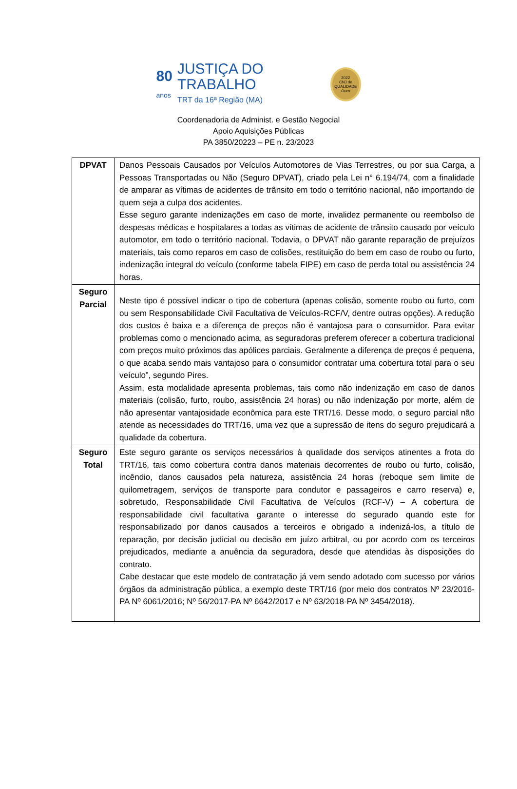80
anos JUSTIÇA DO TRABALHO
TRT da 16ª Região (MA) 2022
CNJ de QUALIDADE
Ouro
Coordenadoria de Administ. e Gestão Negocial
Apoio Aquisições Públicas
PA 3850/20223 – PE n. 23/2023
| DPVAT | Danos Pessoais Causados por Veículos Automotores de Vias Terrestres, ou por sua Carga, a Pessoas Transportadas ou Não (Seguro DPVAT), criado pela Lei n° 6.194/74, com a finalidade de amparar as vítimas de acidentes de trânsito em todo o território nacional, não importando de quem seja a culpa dos acidentes. Esse seguro garante indenizações em caso de morte, invalidez permanente ou reembolso de despesas médicas e hospitalares a todas as vítimas de acidente de trânsito causado por veículo automotor, em todo o território nacional. Todavia, o DPVAT não garante reparação de prejuízos materiais, tais como reparos em caso de colisões, restituição do bem em caso de roubo ou furto, indenização integral do veículo (conforme tabela FIPE) em caso de perda total ou assistência 24 horas. |
| Seguro Parcial | Neste tipo é possível indicar o tipo de cobertura (apenas colisão, somente roubo ou furto, com ou sem Responsabilidade Civil Facultativa de Veículos-RCF/V, dentre outras opções). A redução dos custos é baixa e a diferença de preços não é vantajosa para o consumidor. Para evitar problemas como o mencionado acima, as seguradoras preferem oferecer a cobertura tradicional com preços muito próximos das apólices parciais. Geralmente a diferença de preços é pequena, o que acaba sendo mais vantajoso para o consumidor contratar uma cobertura total para o seu veículo”, segundo Pires. Assim, esta modalidade apresenta problemas, tais como não indenização em caso de danos materiais (colisão, furto, roubo, assistência 24 horas) ou não indenização por morte, além de não apresentar vantajosidade econômica para este TRT/16. Desse modo, o seguro parcial não atende as necessidades do TRT/16, uma vez que a supressão de itens do seguro prejudicará a qualidade da cobertura. |
| Seguro Total | Este seguro garante os serviços necessários à qualidade dos serviços atinentes a frota do TRT/16, tais como cobertura contra danos materiais decorrentes de roubo ou furto, colisão, incêndio, danos causados pela natureza, assistência 24 horas (reboque sem limite de quilometragem, serviços de transporte para condutor e passageiros e carro reserva) e, sobretudo, Responsabilidade Civil Facultativa de Veículos (RCF-V) – A cobertura de responsabilidade civil facultativa garante o interesse do segurado quando este for responsabilizado por danos causados a terceiros e obrigado a indenizá-los, a título de reparação, por decisão judicial ou decisão em juízo arbitral, ou por acordo com os terceiros prejudicados, mediante a anuência da seguradora, desde que atendidas às disposições do contrato. Cabe destacar que este modelo de contratação já vem sendo adotado com sucesso por vários órgãos da administração pública, a exemplo deste TRT/16 (por meio dos contratos Nº 23/2016-PA Nº 6061/2016; Nº 56/2017-PA Nº 6642/2017 e Nº 63/2018-PA Nº 3454/2018). |